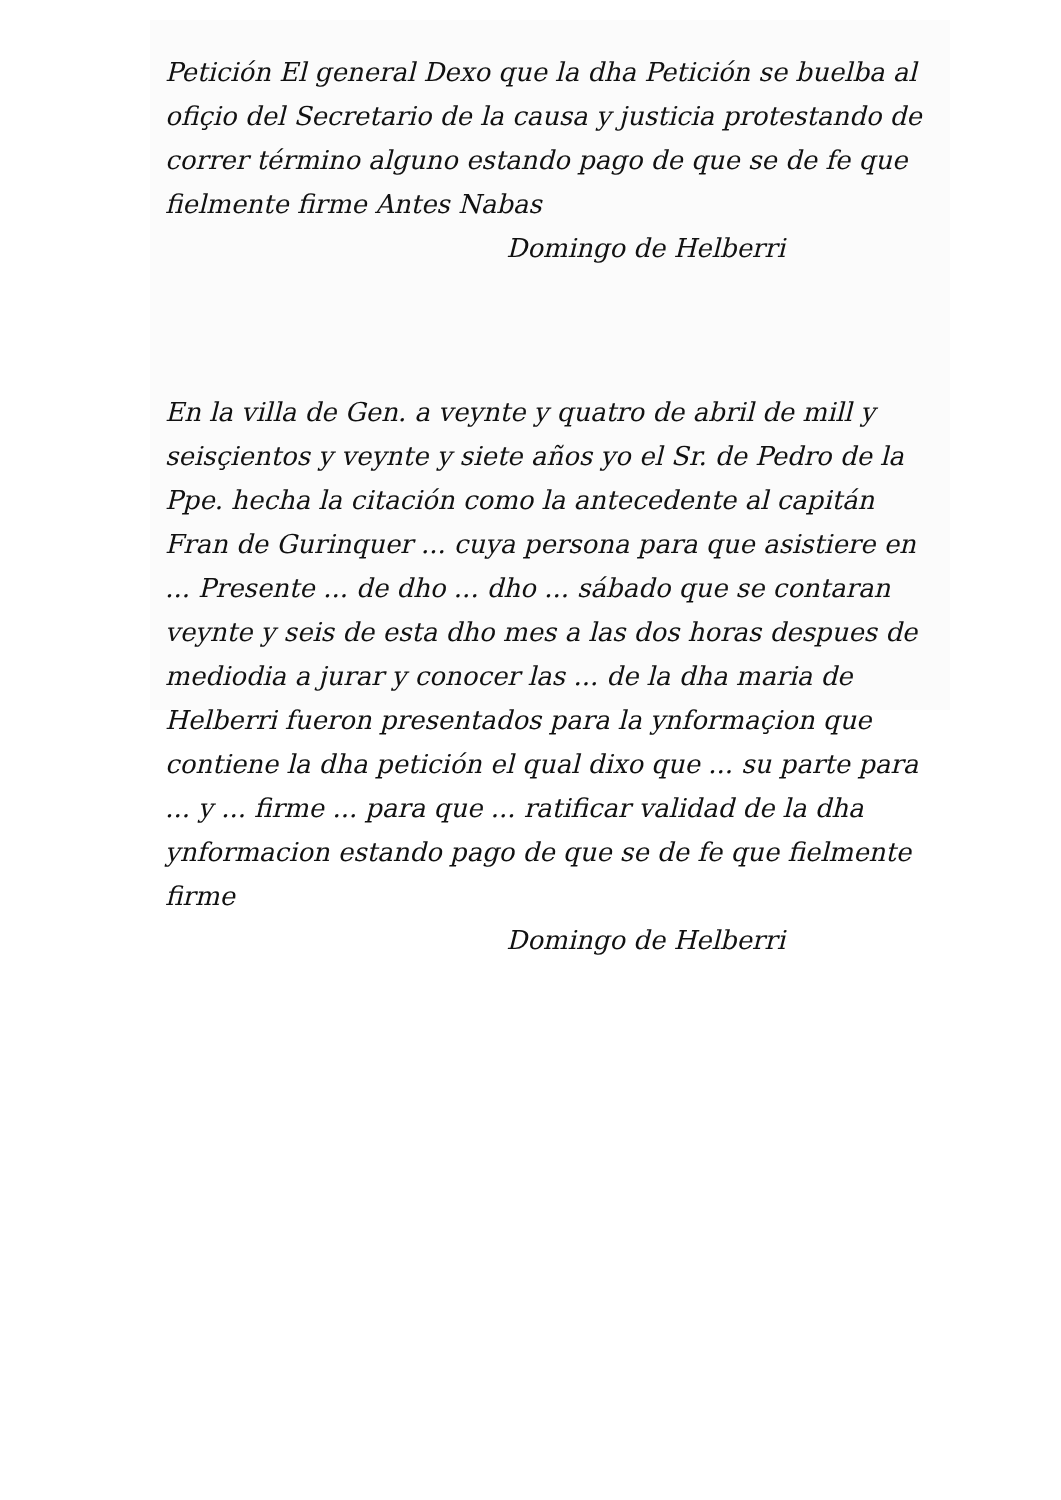Petición El general Dexo que la dha Petición se buelba al ofiçio del Secretario de la causa y justicia protestando de correr término alguno estando pago de que se de fe que fielmente firme Antes Nabas
Domingo de Helberri
En la villa de Gen. a veynte y quatro de abril de mill y seisçientos y veynte y siete años yo el Sr. de Pedro de la Ppe. hecha la citación como la antecedente al capitán Fran de Gurinquer ... cuya persona para que asistiere en ... Presente ... de dho ... dho ... sábado que se contaran veynte y seis de esta dho mes a las dos horas despues de mediodia a jurar y conocer las ... de la dha maria de Helberri fueron presentados para la ynformaçion que contiene la dha petición el qual dixo que ... su parte para ... y ... firme ... para que ... ratificar validad de la dha ynformacion estando pago de que se de fe que fielmente firme
Domingo de Helberri